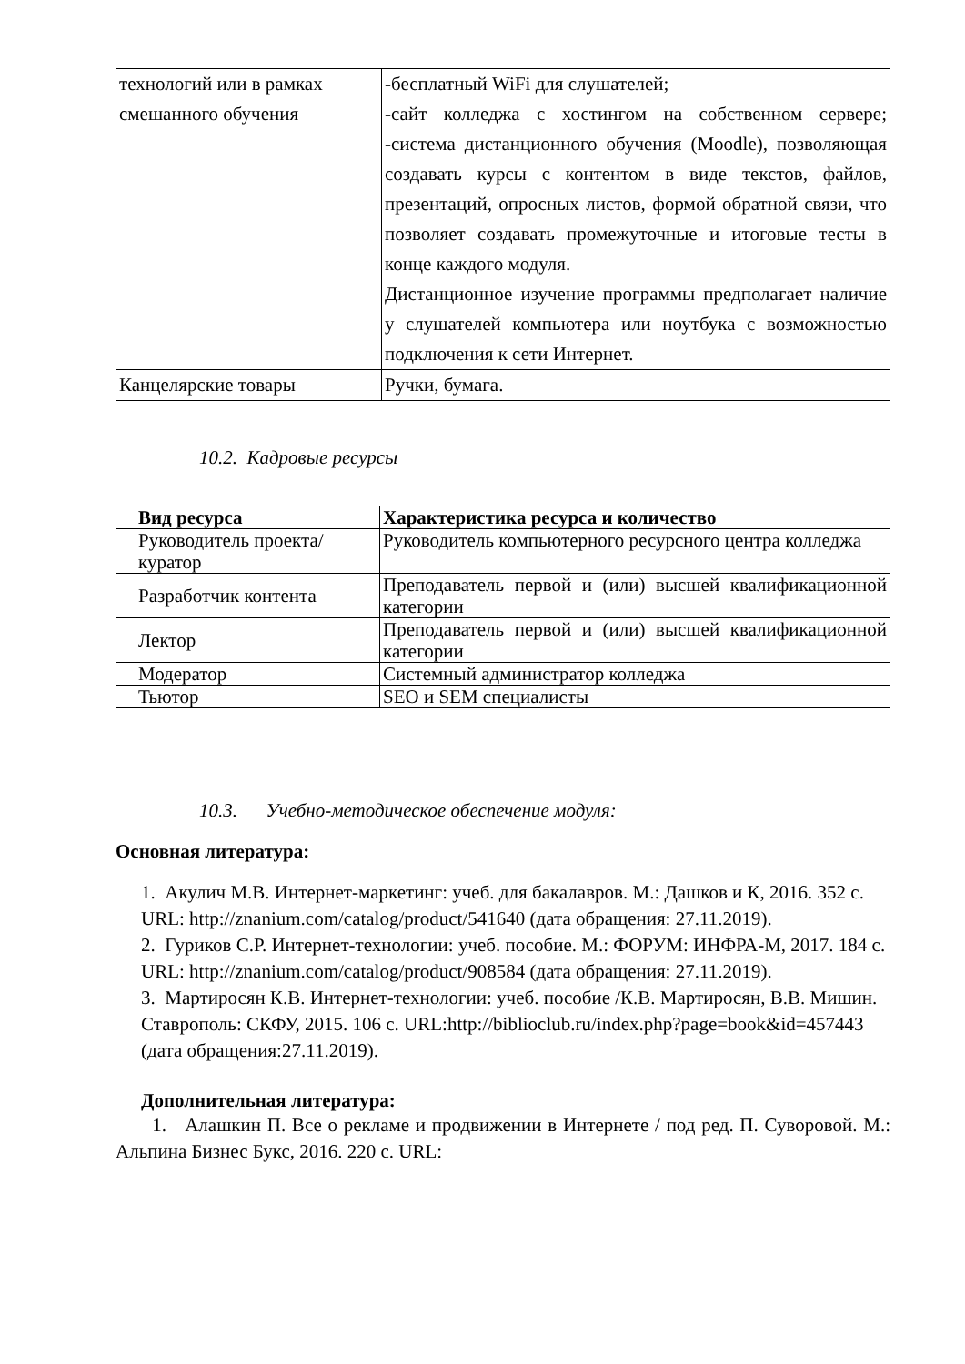| технологий или в рамках смешанного обучения | -бесплатный WiFi для слушателей; -сайт колледжа с хостингом на собственном сервере; -система дистанционного обучения (Moodle), позволяющая создавать курсы с контентом в виде текстов, файлов, презентаций, опросных листов, формой обратной связи, что позволяет создавать промежуточные и итоговые тесты в конце каждого модуля. Дистанционное изучение программы предполагает наличие у слушателей компьютера или ноутбука с возможностью подключения к сети Интернет. |
| Канцелярские товары | Ручки, бумага. |
10.2. Кадровые ресурсы
| Вид ресурса | Характеристика ресурса и количество |
| --- | --- |
| Руководитель проекта/куратор | Руководитель компьютерного ресурсного центра колледжа |
| Разработчик контента | Преподаватель первой и (или) высшей квалификационной категории |
| Лектор | Преподаватель первой и (или) высшей квалификационной категории |
| Модератор | Системный администратор колледжа |
| Тьютор | SEO и SEM специалисты |
10.3. Учебно-методическое обеспечение модуля:
Основная литература:
1. Акулич М.В. Интернет-маркетинг: учеб. для бакалавров. М.: Дашков и К, 2016. 352 с. URL: http://znanium.com/catalog/product/541640 (дата обращения: 27.11.2019).
2. Гуриков С.Р. Интернет-технологии: учеб. пособие. М.: ФОРУМ: ИНФРА-М, 2017. 184 с. URL: http://znanium.com/catalog/product/908584 (дата обращения: 27.11.2019).
3. Мартиросян К.В. Интернет-технологии: учеб. пособие /К.В. Мартиросян, В.В. Мишин. Ставрополь: СКФУ, 2015. 106 с. URL:http://biblioclub.ru/index.php?page=book&id=457443 (дата обращения:27.11.2019).
Дополнительная литература:
1. Алашкин П. Все о рекламе и продвижении в Интернете / под ред. П. Суворовой. М.: Альпина Бизнес Букс, 2016. 220 с. URL: